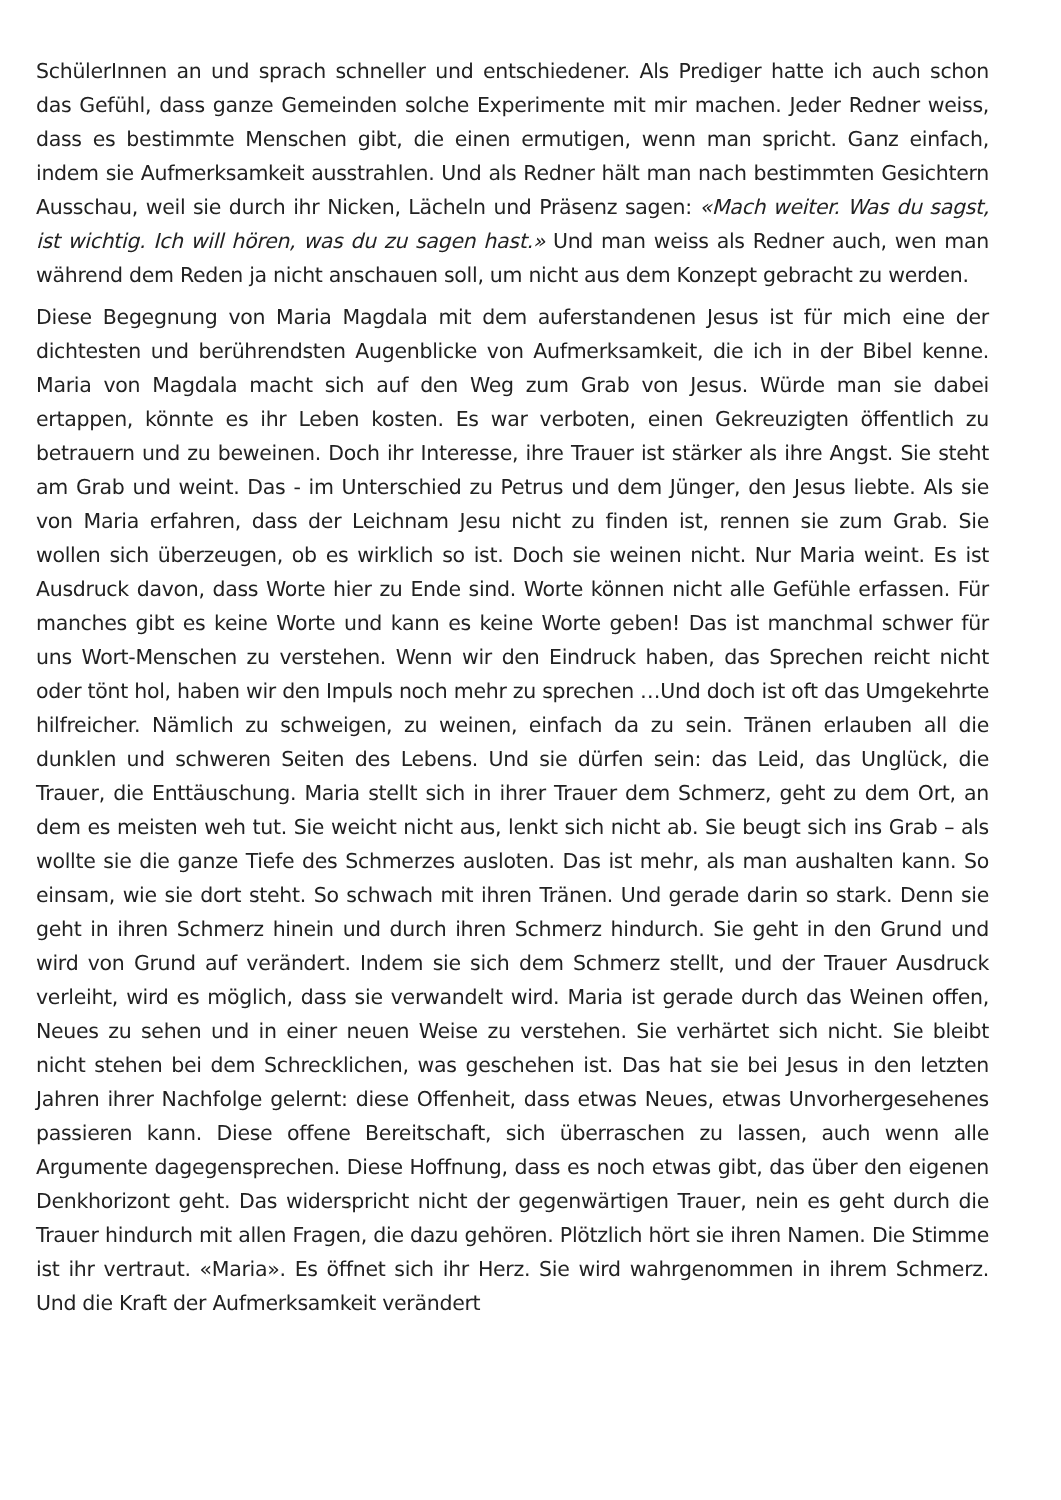SchülerInnen an und sprach schneller und entschiedener. Als Prediger hatte ich auch schon das Gefühl, dass ganze Gemeinden solche Experimente mit mir machen. Jeder Redner weiss, dass es bestimmte Menschen gibt, die einen ermutigen, wenn man spricht. Ganz einfach, indem sie Aufmerksamkeit ausstrahlen. Und als Redner hält man nach bestimmten Gesichtern Ausschau, weil sie durch ihr Nicken, Lächeln und Präsenz sagen: «Mach weiter. Was du sagst, ist wichtig. Ich will hören, was du zu sagen hast.» Und man weiss als Redner auch, wen man während dem Reden ja nicht an­schauen soll, um nicht aus dem Konzept gebracht zu werden.
Diese Begegnung von Maria Magdala mit dem auferstandenen Jesus ist für mich eine der dichtesten und berührendsten Augenblicke von Aufmerksamkeit, die ich in der Bibel kenne. Maria von Magdala macht sich auf den Weg zum Grab von Jesus. Würde man sie dabei ertappen, könnte es ihr Leben kosten. Es war verboten, einen Gekreu­zigten öffentlich zu betrauern und zu beweinen. Doch ihr Interesse, ihre Trauer ist stärker als ihre Angst. Sie steht am Grab und weint. Das - im Unterschied zu Petrus und dem Jünger, den Jesus liebte. Als sie von Maria erfahren, dass der Leichnam Jesu nicht zu finden ist, rennen sie zum Grab. Sie wollen sich überzeugen, ob es wirklich so ist. Doch sie weinen nicht. Nur Maria weint. Es ist Ausdruck davon, dass Worte hier zu Ende sind. Worte können nicht alle Gefühle erfassen. Für manches gibt es keine Worte und kann es keine Worte geben! Das ist manchmal schwer für uns Wort-Menschen zu verstehen. Wenn wir den Eindruck haben, das Sprechen reicht nicht oder tönt hol, haben wir den Impuls noch mehr zu sprechen …Und doch ist oft das Umgekehrte hilfreicher. Nämlich zu schweigen, zu weinen, einfach da zu sein. Tränen erlauben all die dunklen und schweren Seiten des Lebens. Und sie dürfen sein: das Leid, das Un­glück, die Trauer, die Enttäuschung. Maria stellt sich in ihrer Trauer dem Schmerz, geht zu dem Ort, an dem es meisten weh tut. Sie weicht nicht aus, lenkt sich nicht ab. Sie beugt sich ins Grab – als wollte sie die ganze Tiefe des Schmerzes ausloten. Das ist mehr, als man aushalten kann. So einsam, wie sie dort steht. So schwach mit ihren Tränen. Und gerade darin so stark. Denn sie geht in ihren Schmerz hinein und durch ihren Schmerz hindurch. Sie geht in den Grund und wird von Grund auf verändert. Indem sie sich dem Schmerz stellt, und der Trauer Ausdruck verleiht, wird es möglich, dass sie verwandelt wird. Maria ist gerade durch das Weinen offen, Neues zu sehen und in einer neuen Weise zu verstehen. Sie verhärtet sich nicht. Sie bleibt nicht stehen bei dem Schrecklichen, was geschehen ist. Das hat sie bei Jesus in den letzten Jahren ihrer Nachfolge gelernt: diese Offenheit, dass etwas Neues, etwas Unvorhergesehe­nes passieren kann. Diese offene Bereitschaft, sich überraschen zu lassen, auch wenn alle Argumente dagegensprechen. Diese Hoffnung, dass es noch etwas gibt, das über den eigenen Denkhorizont geht. Das widerspricht nicht der gegenwärtigen Trauer, nein es geht durch die Trauer hindurch mit allen Fragen, die dazu gehören. Plötzlich hört sie ihren Namen. Die Stimme ist ihr vertraut. «Maria». Es öffnet sich ihr Herz. Sie wird wahrgenommen in ihrem Schmerz. Und die Kraft der Aufmerksamkeit verändert